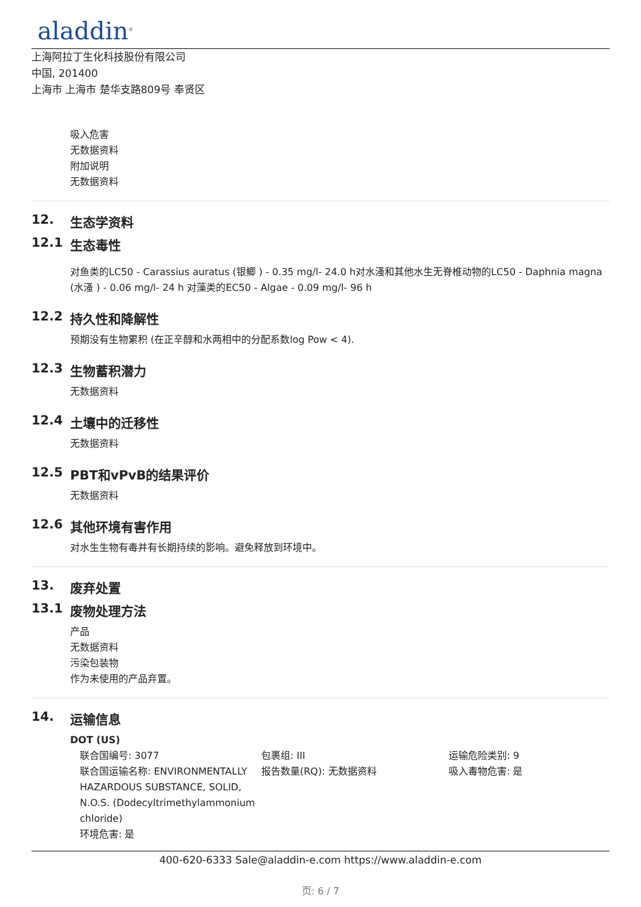aladdin<sup>®</sup>
上海阿拉丁生化科技股份有限公司
中国, 201400
上海市 上海市 楚华支路809号 奉贤区
吸入危害
无数据资料
附加说明
无数据资料
12. 生态学资料
12.1 生态毒性
对鱼类的LC50 - Carassius auratus (银鲫 ) - 0.35 mg/l- 24.0 h对水溞和其他水生无脊椎动物的LC50 - Daphnia magna (水溞 ) - 0.06 mg/l- 24 h 对藻类的EC50 - Algae - 0.09 mg/l- 96 h
12.2 持久性和降解性
预期没有生物累积 (在正辛醇和水两相中的分配系数log Pow < 4).
12.3 生物蓄积潜力
无数据资料
12.4 土壤中的迁移性
无数据资料
12.5 PBT和vPvB的结果评价
无数据资料
12.6 其他环境有害作用
对水生生物有毒并有长期持续的影响。避免释放到环境中。
13. 废弃处置
13.1 废物处理方法
产品
无数据资料
污染包装物
作为未使用的产品弃置。
14. 运输信息
DOT (US)
联合国编号: 3077 包裹组: III 运输危险类别: 9
联合国运输名称: ENVIRONMENTALLY HAZARDOUS SUBSTANCE, SOLID, N.O.S. (Dodecyltrimethylammonium chloride)
环境危害: 是
报告数量(RQ): 无数据资料 吸入毒物危害: 是
400-620-6333 Sale@aladdin-e.com https://www.aladdin-e.com
页: 6 / 7